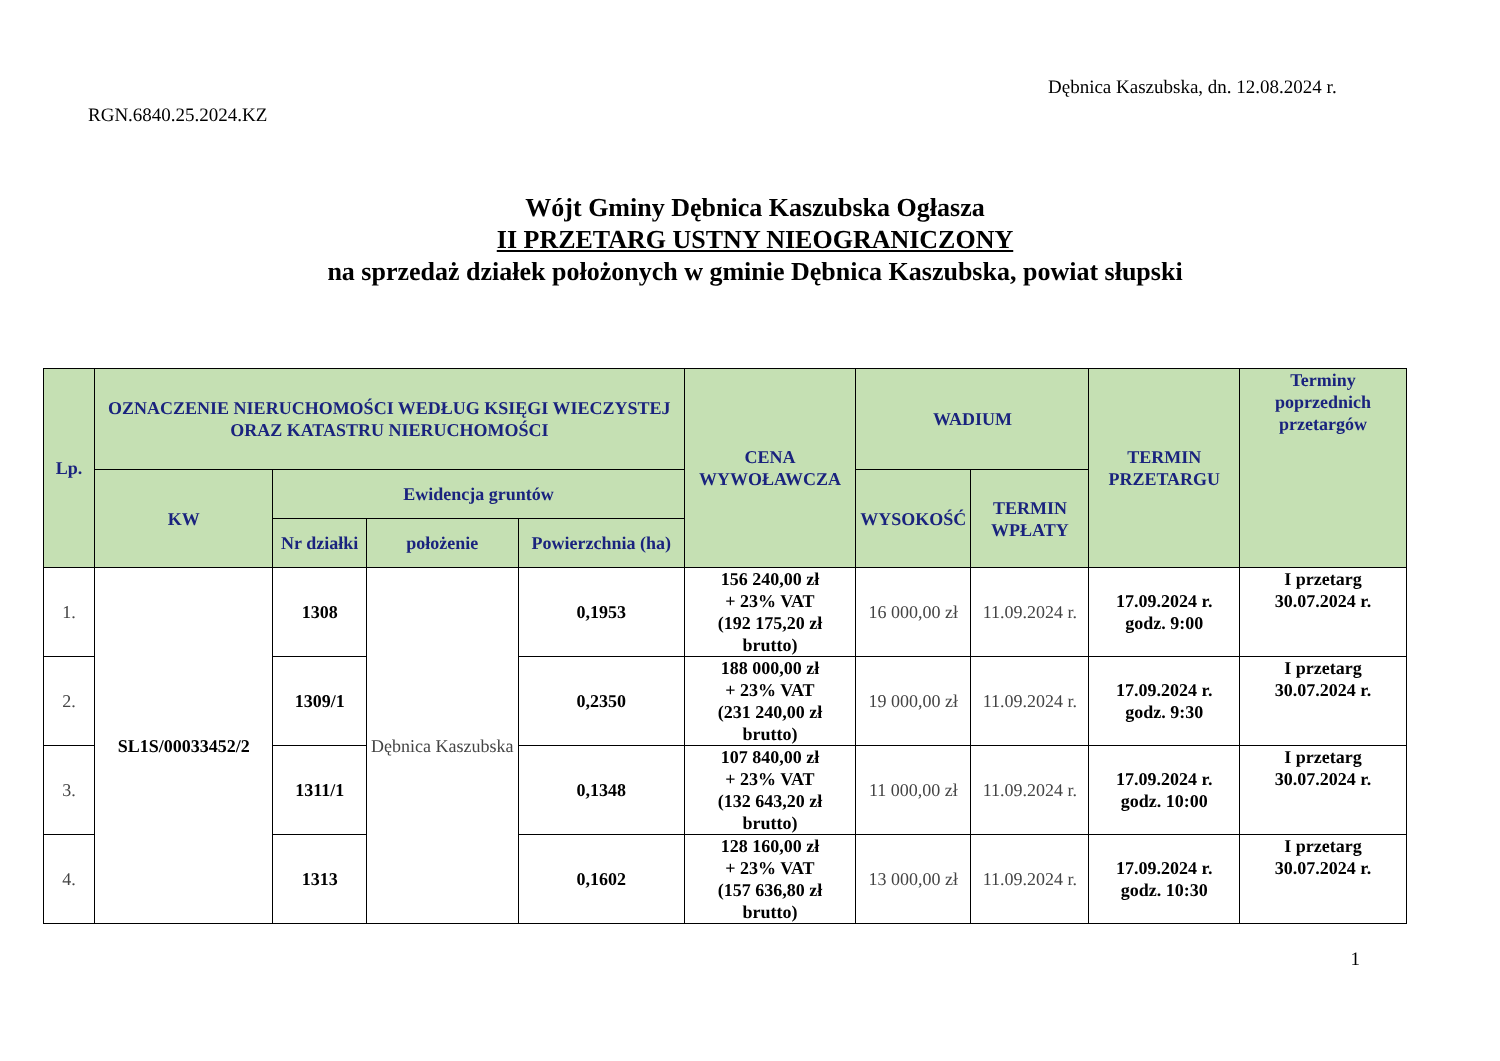Dębnica Kaszubska, dn. 12.08.2024 r.
RGN.6840.25.2024.KZ
Wójt Gminy Dębnica Kaszubska Ogłasza
II PRZETARG USTNY NIEOGRANICZONY
na sprzedaż działek położonych w gminie Dębnica Kaszubska, powiat słupski
| Lp. | OZNACZENIE NIERUCHOMOŚCI WEDŁUG KSIĘGI WIECZYSTEJ ORAZ KATASTRU NIERUCHOMOŚCI | | | | CENA WYWOŁAWCZA | WADIUM | | TERMIN PRZETARGU | Terminy poprzednich przetargów |
| --- | --- | --- | --- | --- | --- | --- | --- | --- | --- |
| | KW | Ewidencja gruntów | | | | WYSOKOŚĆ | TERMIN WPŁATY | | |
| | | Nr działki | położenie | Powierzchnia (ha) | | | | | |
| 1. | SL1S/00033452/2 | 1308 | Dębnica Kaszubska | 0,1953 | 156 240,00 zł + 23% VAT (192 175,20 zł brutto) | 16 000,00 zł | 11.09.2024 r. | 17.09.2024 r. godz. 9:00 | I przetarg 30.07.2024 r. |
| 2. | | 1309/1 | | 0,2350 | 188 000,00 zł + 23% VAT (231 240,00 zł brutto) | 19 000,00 zł | 11.09.2024 r. | 17.09.2024 r. godz. 9:30 | I przetarg 30.07.2024 r. |
| 3. | | 1311/1 | | 0,1348 | 107 840,00 zł + 23% VAT (132 643,20 zł brutto) | 11 000,00 zł | 11.09.2024 r. | 17.09.2024 r. godz. 10:00 | I przetarg 30.07.2024 r. |
| 4. | | 1313 | | 0,1602 | 128 160,00 zł + 23% VAT (157 636,80 zł brutto) | 13 000,00 zł | 11.09.2024 r. | 17.09.2024 r. godz. 10:30 | I przetarg 30.07.2024 r. |
1